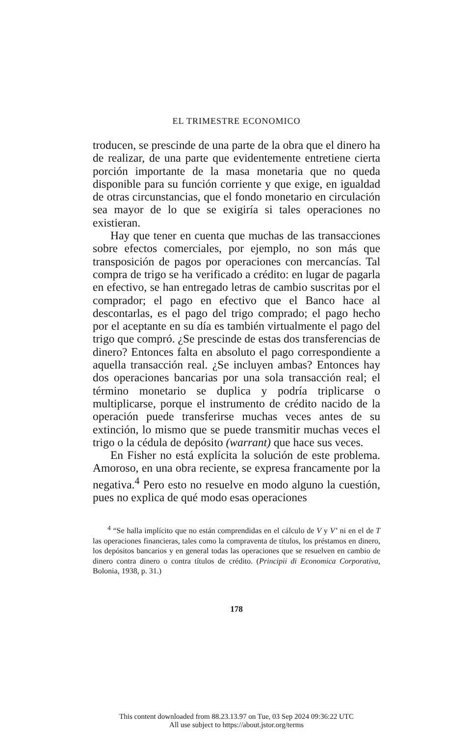EL TRIMESTRE ECONOMICO
troducen, se prescinde de una parte de la obra que el dinero ha de realizar, de una parte que evidentemente entretiene cierta porción importante de la masa monetaria que no queda disponible para su función corriente y que exige, en igualdad de otras circunstancias, que el fondo monetario en circulación sea mayor de lo que se exigiría si tales operaciones no existieran.
Hay que tener en cuenta que muchas de las transacciones sobre efectos comerciales, por ejemplo, no son más que transposición de pagos por operaciones con mercancías. Tal compra de trigo se ha verificado a crédito: en lugar de pagarla en efectivo, se han entregado letras de cambio suscritas por el comprador; el pago en efectivo que el Banco hace al descontarlas, es el pago del trigo comprado; el pago hecho por el aceptante en su día es también virtualmente el pago del trigo que compró. ¿Se prescinde de estas dos transferencias de dinero? Entonces falta en absoluto el pago correspondiente a aquella transacción real. ¿Se incluyen ambas? Entonces hay dos operaciones bancarias por una sola transacción real; el término monetario se duplica y podría triplicarse o multiplicarse, porque el instrumento de crédito nacido de la operación puede transferirse muchas veces antes de su extinción, lo mismo que se puede transmitir muchas veces el trigo o la cédula de depósito (warrant) que hace sus veces.
En Fisher no está explícita la solución de este problema. Amoroso, en una obra reciente, se expresa francamente por la negativa.<sup>4</sup> Pero esto no resuelve en modo alguno la cuestión, pues no explica de qué modo esas operaciones
<sup>4</sup> “Se halla implícito que no están comprendidas en el cálculo de V y V’ ni en el de T las operaciones financieras, tales como la compraventa de títulos, los préstamos en dinero, los depósitos bancarios y en general todas las operaciones que se resuelven en cambio de dinero contra dinero o contra títulos de crédito. (Principii di Economica Corporativa, Bolonia, 1938, p. 31.)
178
This content downloaded from 88.23.13.97 on Tue, 03 Sep 2024 09:36:22 UTC
All use subject to https://about.jstor.org/terms